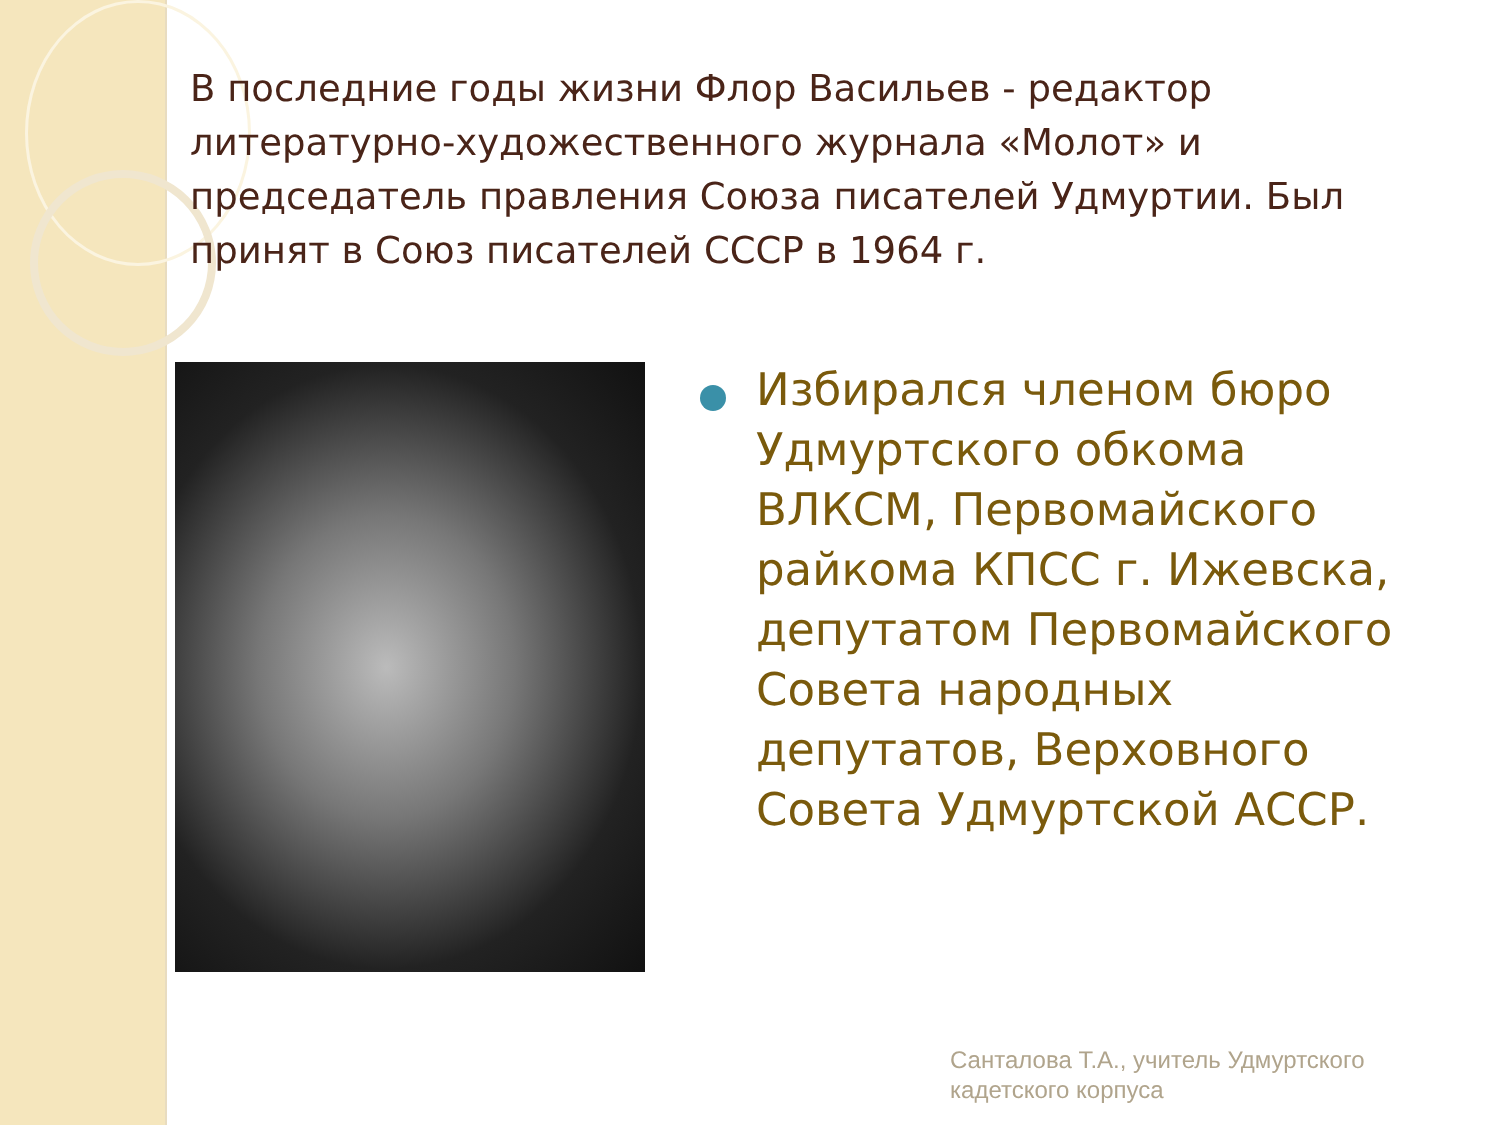В последние годы жизни Флор Васильев - редактор литературно-художественного журнала «Молот» и председатель правления Союза писателей Удмуртии. Был принят в Союз писателей СССР в 1964 г.
Избирался членом бюро Удмуртского обкома ВЛКСМ, Первомайского райкома КПСС г. Ижевска, депутатом Первомайского Совета народных депутатов, Верховного Совета Удмуртской АССР.
Санталова Т.А., учитель Удмуртского
кадетского корпуса